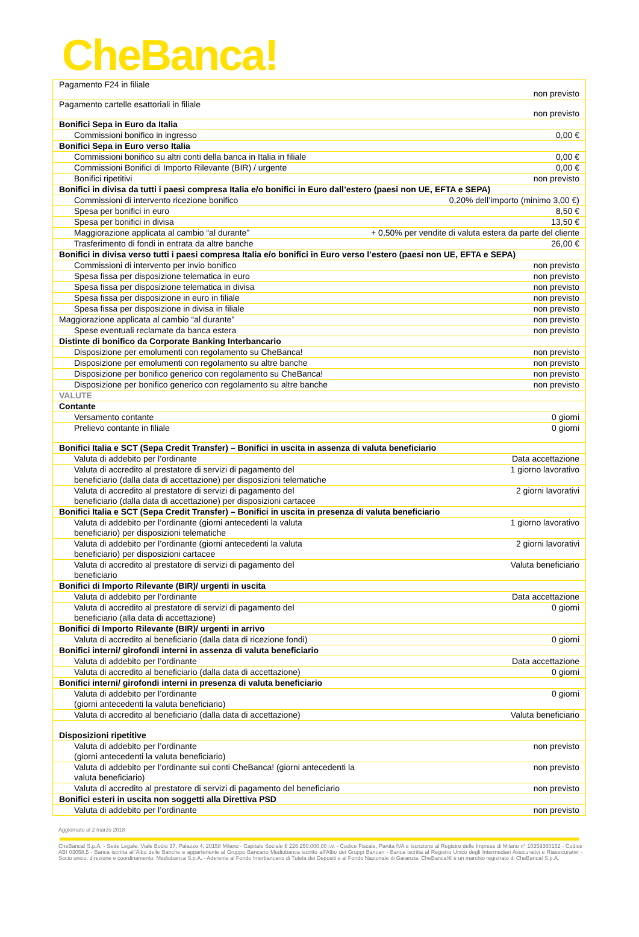CheBanca!
| Pagamento F24 in filiale | non previsto |
| Pagamento cartelle esattoriali in filiale | non previsto |
| Bonifici Sepa in Euro da Italia | |
| Commissioni bonifico in ingresso | 0,00 € |
| Bonifici Sepa in Euro verso Italia | |
| Commissioni bonifico su altri conti della banca in Italia in filiale | 0,00 € |
| Commissioni Bonifici di Importo Rilevante (BIR) / urgente | 0,00 € |
| Bonifici ripetitivi | non previsto |
| Bonifici in divisa da tutti i paesi compresa Italia e/o bonifici in Euro dall’estero (paesi non UE, EFTA e SEPA) | |
| Commissioni di intervento ricezione bonifico | 0,20% dell’importo (minimo 3,00 €) |
| Spesa per bonifici in euro | 8,50 € |
| Spesa per bonifici in divisa | 13,50 € |
| Maggiorazione applicata al cambio “al durante” | + 0,50% per vendite di valuta estera da parte del cliente |
| Trasferimento di fondi in entrata da altre banche | 26,00 € |
| Bonifici in divisa verso tutti i paesi compresa Italia e/o bonifici in Euro verso l’estero (paesi non UE, EFTA e SEPA) | |
| Commissioni di intervento per invio bonifico | non previsto |
| Spesa fissa per disposizione telematica in euro | non previsto |
| Spesa fissa per disposizione telematica in divisa | non previsto |
| Spesa fissa per disposizione in euro in filiale | non previsto |
| Spesa fissa per disposizione in divisa in filiale | non previsto |
| Maggiorazione applicata al cambio “al durante” | non previsto |
| Spese eventuali reclamate da banca estera | non previsto |
| Distinte di bonifico da Corporate Banking Interbancario | |
| Disposizione per emolumenti con regolamento su CheBanca! | non previsto |
| Disposizione per emolumenti con regolamento su altre banche | non previsto |
| Disposizione per bonifico generico con regolamento su CheBanca! | non previsto |
| Disposizione per bonifico generico con regolamento su altre banche | non previsto |
| VALUTE | |
| Contante | |
| Versamento contante | 0 giorni |
| Prelievo contante in filiale | 0 giorni |
| Bonifici Italia e SCT (Sepa Credit Transfer) – Bonifici in uscita in assenza di valuta beneficiario | |
| Valuta di addebito per l’ordinante | Data accettazione |
| Valuta di accredito al prestatore di servizi di pagamento del beneficiario (dalla data di accettazione) per disposizioni telematiche | 1 giorno lavorativo |
| Valuta di accredito al prestatore di servizi di pagamento del beneficiario (dalla data di accettazione) per disposizioni cartacee | 2 giorni lavorativi |
| Bonifici Italia e SCT (Sepa Credit Transfer) – Bonifici in uscita in presenza di valuta beneficiario | |
| Valuta di addebito per l’ordinante (giorni antecedenti la valuta beneficiario) per disposizioni telematiche | 1 giorno lavorativo |
| Valuta di addebito per l’ordinante (giorni antecedenti la valuta beneficiario) per disposizioni cartacee | 2 giorni lavorativi |
| Valuta di accredito al prestatore di servizi di pagamento del beneficiario | Valuta beneficiario |
| Bonifici di Importo Rilevante (BIR)/ urgenti in uscita | |
| Valuta di addebito per l’ordinante | Data accettazione |
| Valuta di accredito al prestatore di servizi di pagamento del beneficiario (alla data di accettazione) | 0 giorni |
| Bonifici di Importo Rilevante (BIR)/ urgenti in arrivo | |
| Valuta di accredito al beneficiario (dalla data di ricezione fondi) | 0 giorni |
| Bonifici interni/ girofondi interni in assenza di valuta beneficiario | |
| Valuta di addebito per l’ordinante | Data accettazione |
| Valuta di accredito al beneficiario (dalla data di accettazione) | 0 giorni |
| Bonifici interni/ girofondi interni in presenza di valuta beneficiario | |
| Valuta di addebito per l’ordinante (giorni antecedenti la valuta beneficiario) | 0 giorni |
| Valuta di accredito al beneficiario (dalla data di accettazione) | Valuta beneficiario |
| Disposizioni ripetitive | |
| Valuta di addebito per l’ordinante (giorni antecedenti la valuta beneficiario) | non previsto |
| Valuta di addebito per l’ordinante sui conti CheBanca! (giorni antecedenti la valuta beneficiario) | non previsto |
| Valuta di accredito al prestatore di servizi di pagamento del beneficiario | non previsto |
| Bonifici esteri in uscita non soggetti alla Direttiva PSD | |
| Valuta di addebito per l’ordinante | non previsto |
Aggiornato al 2 marzo 2018
CheBanca! S.p.A. - Sede Legale: Viale Bodio 37, Palazzo 4, 20158 Milano - Capitale Sociale € 226.250.000,00 i.v. - Codice Fiscale, Partita IVA e Iscrizione al Registro delle Imprese di Milano n° 10359360152 - Codice ABI 03058.5 - Banca iscritta all’Albo delle Banche e appartenente al Gruppo Bancario Mediobanca iscritto all’Albo dei Gruppi Bancari - Banca iscritta al Registro Unico degli Intermediari Assicurativi e Riassicurativi - Socio unico, direzione e coordinamento: Mediobanca S.p.A. - Aderente al Fondo Interbancario di Tutela dei Depositi e al Fondo Nazionale di Garanzia. CheBanca!® è un marchio registrato di CheBanca! S.p.A.